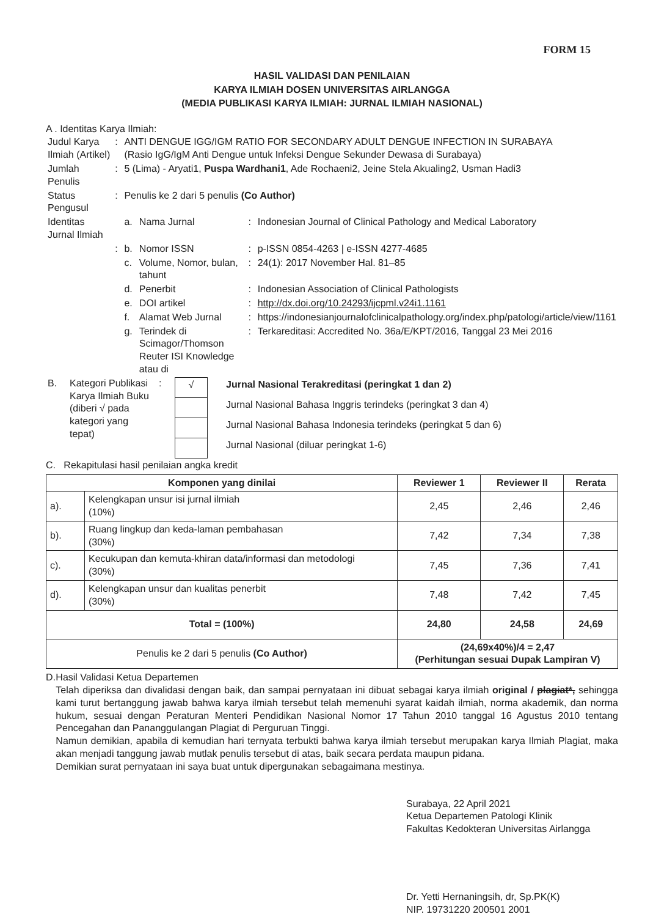FORM 15
HASIL VALIDASI DAN PENILAIAN
KARYA ILMIAH DOSEN UNIVERSITAS AIRLANGGA
(MEDIA PUBLIKASI KARYA ILMIAH: JURNAL ILMIAH NASIONAL)
A . Identitas Karya Ilmiah:
| Judul Karya Ilmiah (Artikel) | : | ANTI DENGUE IGG/IGM RATIO FOR SECONDARY ADULT DENGUE INFECTION IN SURABAYA (Rasio IgG/IgM Anti Dengue untuk Infeksi Dengue Sekunder Dewasa di Surabaya) | | | |
| Jumlah Penulis | : | 5 (Lima) - Aryati1, Puspa Wardhani1 , Ade Rochaeni2, Jeine Stela Akualing2, Usman Hadi3 | | | |
| Status Pengusul | : | Penulis ke 2 dari 5 penulis (Co Author) | | | |
| Identitas Jurnal Ilmiah | | a. | Nama Jurnal | : | Indonesian Journal of Clinical Pathology and Medical Laboratory |
| | : | b. | Nomor ISSN | : | p-ISSN 0854-4263 / e-ISSN 4277-4685 |
| | | c. | Volume, Nomor, bulan, tahunt | : | 24(1): 2017 November Hal. 81–85 |
| | | d. | Penerbit | : | Indonesian Association of Clinical Pathologists |
| | | e. | DOI artikel | : | http://dx.doi.org/10.24293/ijcpml.v24i1.1161 |
| | | f. | Alamat Web Jurnal | : | https://indonesianjournalofclinicalpathology.org/index.php/patologi/article/view/1161 |
| | | g. | Terindek di Scimagor/Thomson Reuter ISI Knowledge atau di | : | Terkareditasi: Accredited No. 36a/E/KPT/2016, Tanggal 23 Mei 2016 |
| B. | Kategori Publikasi Karya Ilmiah Buku (diberi √ pada kategori yang tepat) | : | / √ / Jurnal Nasional Terakreditasi (peringkat 1 dan 2) / / / Jurnal Nasional Bahasa Inggris terindeks (peringkat 3 dan 4) / / / Jurnal Nasional Bahasa Indonesia terindeks (peringkat 5 dan 6) / / / Jurnal Nasional (diluar peringkat 1-6) / |
C. Rekapitulasi hasil penilaian angka kredit
| Komponen yang dinilai | | Reviewer 1 | Reviewer II | Rerata |
| --- | --- | --- | --- | --- |
| a). | Kelengkapan unsur isi jurnal ilmiah (10%) | 2,45 | 2,46 | 2,46 |
| b). | Ruang lingkup dan keda-laman pembahasan (30%) | 7,42 | 7,34 | 7,38 |
| c). | Kecukupan dan kemuta-khiran data/informasi dan metodologi (30%) | 7,45 | 7,36 | 7,41 |
| d). | Kelengkapan unsur dan kualitas penerbit (30%) | 7,48 | 7,42 | 7,45 |
| Total = (100%) | | 24,80 | 24,58 | 24,69 |
| Penulis ke 2 dari 5 penulis (Co Author) | | (24,69x40%)/4 = 2,47 (Perhitungan sesuai Dupak Lampiran V) | | |
D. Hasil Validasi Ketua Departemen
Telah diperiksa dan divalidasi dengan baik, dan sampai pernyataan ini dibuat sebagai karya ilmiah original / plagiat*, sehingga kami turut bertanggung jawab bahwa karya ilmiah tersebut telah memenuhi syarat kaidah ilmiah, norma akademik, dan norma hukum, sesuai dengan Peraturan Menteri Pendidikan Nasional Nomor 17 Tahun 2010 tanggal 16 Agustus 2010 tentang Pencegahan dan PanangguIangan Plagiat di Perguruan Tinggi.
Namun demikian, apabila di kemudian hari ternyata terbukti bahwa karya ilmiah tersebut merupakan karya Ilmiah Plagiat, maka akan menjadi tanggung jawab mutlak penulis tersebut di atas, baik secara perdata maupun pidana.
Demikian surat pernyataan ini saya buat untuk dipergunakan sebagaimana mestinya.
Surabaya, 22 April 2021
Ketua Departemen Patologi Klinik
Fakultas Kedokteran Universitas Airlangga
Dr. Yetti Hernaningsih, dr, Sp.PK(K)
NIP. 19731220 200501 2001